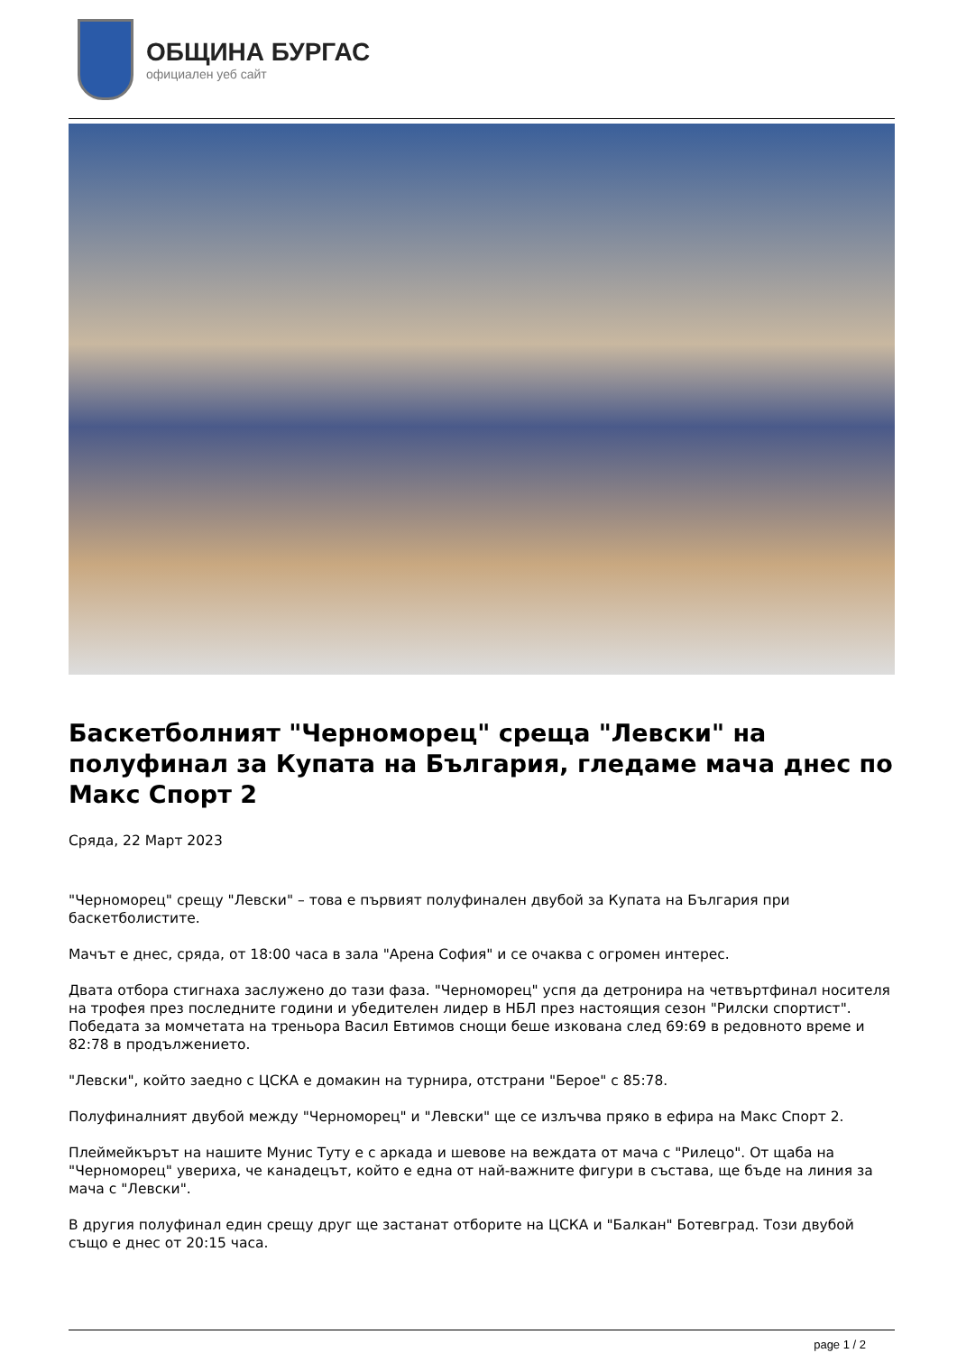ОБЩИНА БУРГАС
официален уеб сайт
Баскетболният "Черноморец" среща "Левски" на полуфинал за Купата на България, гледаме мача днес по Макс Спорт 2
Сряда, 22 Март 2023
"Черноморец" срещу "Левски" – това е първият полуфинален двубой за Купата на България при баскетболистите.
Мачът е днес, сряда, от 18:00 часа в зала "Арена София" и се очаква с огромен интерес.
Двата отбора стигнаха заслужено до тази фаза. "Черноморец" успя да детронира на четвъртфинал носителя на трофея през последните години и убедителен лидер в НБЛ през настоящия сезон "Рилски спортист". Победата за момчетата на треньора Васил Евтимов снощи беше изкована след 69:69 в редовното време и 82:78 в продължението.
"Левски", който заедно с ЦСКА е домакин на турнира, отстрани "Берое" с 85:78.
Полуфиналният двубой между "Черноморец" и "Левски" ще се излъчва пряко в ефира на Макс Спорт 2.
Плеймейкърът на нашите Мунис Туту е с аркада и шевове на веждата от мача с "Рилецо". От щаба на "Черноморец" увериха, че канадецът, който е една от най-важните фигури в състава, ще бъде на линия за мача с "Левски".
В другия полуфинал един срещу друг ще застанат отборите на ЦСКА и "Балкан" Ботевград. Този двубой също е днес от 20:15 часа.
page 1 / 2